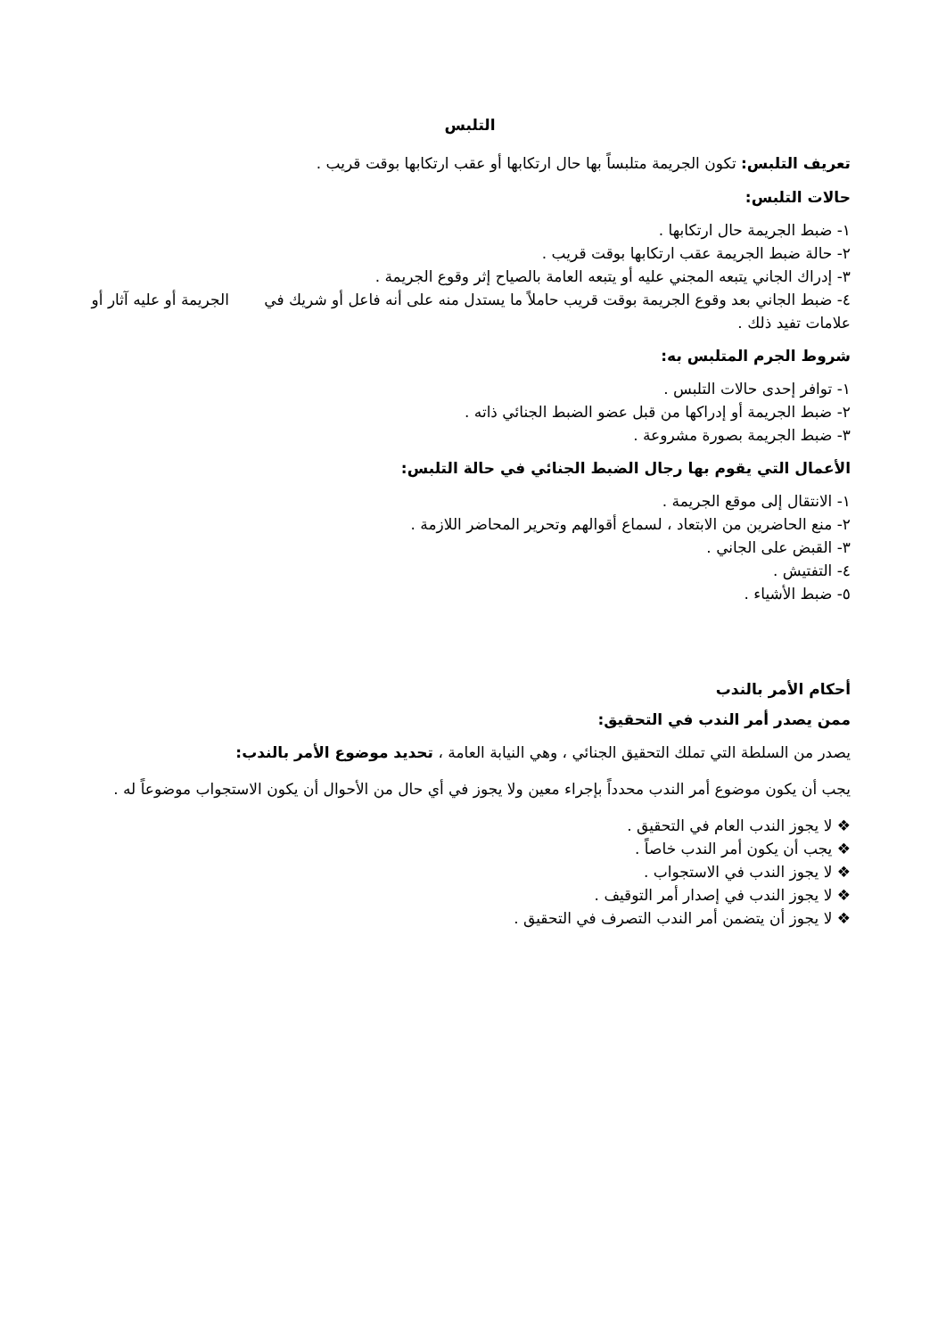التلبس
تعريف التلبس: تكون الجريمة متلبساً بها حال ارتكابها أو عقب ارتكابها بوقت قريب .
حالات التلبس:
١- ضبط الجريمة حال ارتكابها .
٢- حالة ضبط الجريمة عقب ارتكابها بوقت قريب .
٣- إدراك الجاني يتبعه المجني عليه أو يتبعه العامة بالصياح إثر وقوع الجريمة .
٤- ضبط الجاني بعد وقوع الجريمة بوقت قريب حاملاً ما يستدل منه على أنه فاعل أو شريك في الجريمة أو عليه آثار أو علامات تفيد ذلك .
شروط الجرم المتلبس به:
١- توافر إحدى حالات التلبس .
٢- ضبط الجريمة أو إدراكها من قبل عضو الضبط الجنائي ذاته .
٣- ضبط الجريمة بصورة مشروعة .
الأعمال التي يقوم بها رجال الضبط الجنائي في حالة التلبس:
١- الانتقال إلى موقع الجريمة .
٢- منع الحاضرين من الابتعاد ، لسماع أقوالهم وتحرير المحاضر اللازمة .
٣- القبض على الجاني .
٤- التفتيش .
٥- ضبط الأشياء .
أحكام الأمر بالندب
ممن يصدر أمر الندب في التحقيق:
يصدر من السلطة التي تملك التحقيق الجنائي ، وهي النيابة العامة ، تحديد موضوع الأمر بالندب:
يجب أن يكون موضوع أمر الندب محدداً بإجراء معين ولا يجوز في أي حال من الأحوال أن يكون الاستجواب موضوعاً له .
❖ لا يجوز الندب العام في التحقيق .
❖ يجب أن يكون أمر الندب خاصاً .
❖ لا يجوز الندب في الاستجواب .
❖ لا يجوز الندب في إصدار أمر التوقيف .
❖ لا يجوز أن يتضمن أمر الندب التصرف في التحقيق .